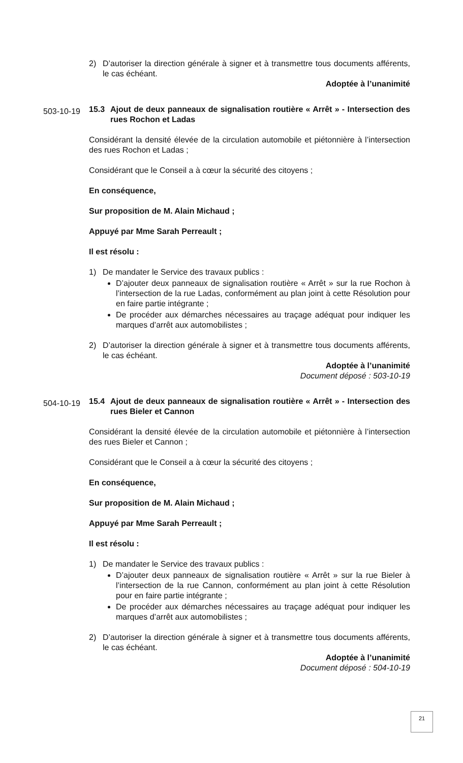2) D’autoriser la direction générale à signer et à transmettre tous documents afférents, le cas échéant.
Adoptée à l’unanimité
503-10-19 15.3 Ajout de deux panneaux de signalisation routière « Arrêt » - Intersection des rues Rochon et Ladas
Considérant la densité élevée de la circulation automobile et piétonnière à l’intersection des rues Rochon et Ladas ;
Considérant que le Conseil a à cœur la sécurité des citoyens ;
En conséquence,
Sur proposition de M. Alain Michaud ;
Appuyé par Mme Sarah Perreault ;
Il est résolu :
1) De mandater le Service des travaux publics :
D’ajouter deux panneaux de signalisation routière « Arrêt » sur la rue Rochon à l’intersection de la rue Ladas, conformément au plan joint à cette Résolution pour en faire partie intégrante ;
De procéder aux démarches nécessaires au traçage adéquat pour indiquer les marques d’arrêt aux automobilistes ;
2) D’autoriser la direction générale à signer et à transmettre tous documents afférents, le cas échéant.
Adoptée à l’unanimité
Document déposé : 503-10-19
504-10-19 15.4 Ajout de deux panneaux de signalisation routière « Arrêt » - Intersection des rues Bieler et Cannon
Considérant la densité élevée de la circulation automobile et piétonnière à l’intersection des rues Bieler et Cannon ;
Considérant que le Conseil a à cœur la sécurité des citoyens ;
En conséquence,
Sur proposition de M. Alain Michaud ;
Appuyé par Mme Sarah Perreault ;
Il est résolu :
1) De mandater le Service des travaux publics :
D’ajouter deux panneaux de signalisation routière « Arrêt » sur la rue Bieler à l’intersection de la rue Cannon, conformément au plan joint à cette Résolution pour en faire partie intégrante ;
De procéder aux démarches nécessaires au traçage adéquat pour indiquer les marques d’arrêt aux automobilistes ;
2) D’autoriser la direction générale à signer et à transmettre tous documents afférents, le cas échéant.
Adoptée à l’unanimité
Document déposé : 504-10-19
21